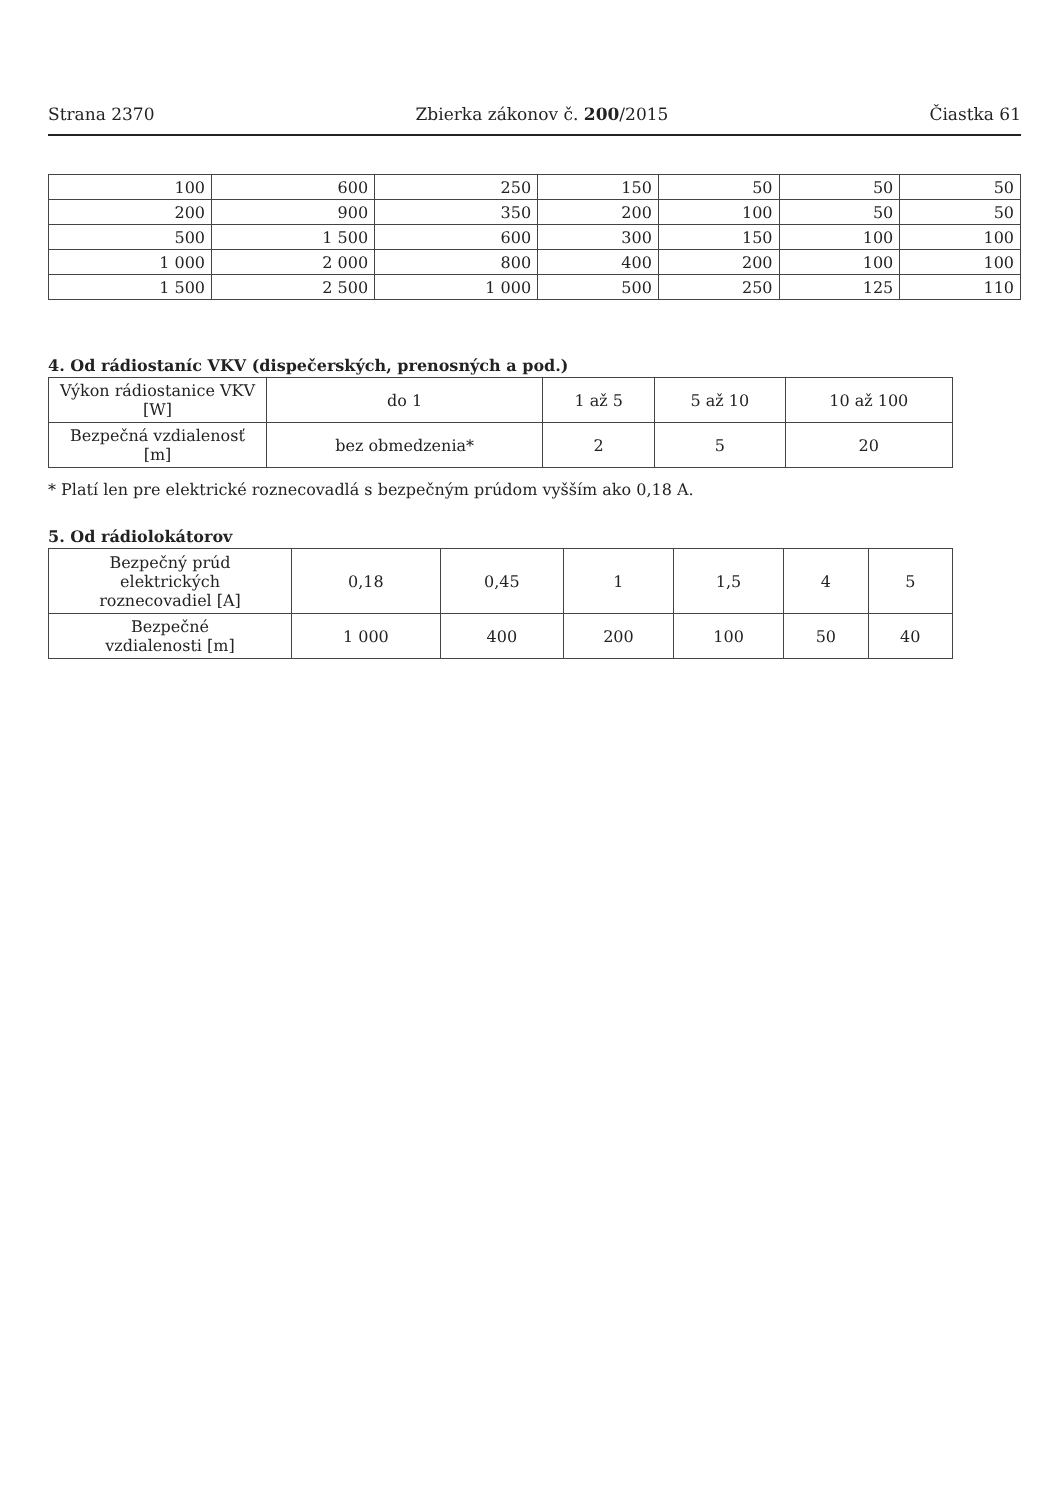Strana 2370 Zbierka zákonov č. 200/2015 Čiastka 61
| 100 | 600 | 250 | 150 | 50 | 50 | 50 |
| 200 | 900 | 350 | 200 | 100 | 50 | 50 |
| 500 | 1 500 | 600 | 300 | 150 | 100 | 100 |
| 1 000 | 2 000 | 800 | 400 | 200 | 100 | 100 |
| 1 500 | 2 500 | 1 000 | 500 | 250 | 125 | 110 |
4. Od rádiostaníc VKV (dispečerských, prenosných a pod.)
| Výkon rádiostanice VKV [W] | do 1 | 1 až 5 | 5 až 10 | 10 až 100 |
| Bezpečná vzdialenosť [m] | bez obmedzenia* | 2 | 5 | 20 |
* Platí len pre elektrické roznecovadlá s bezpečným prúdom vyšším ako 0,18 A.
5. Od rádiolokátorov
| Bezpečný prúd elektrických roznecovadiel [A] | 0,18 | 0,45 | 1 | 1,5 | 4 | 5 |
| Bezpečné vzdialenosti [m] | 1 000 | 400 | 200 | 100 | 50 | 40 |